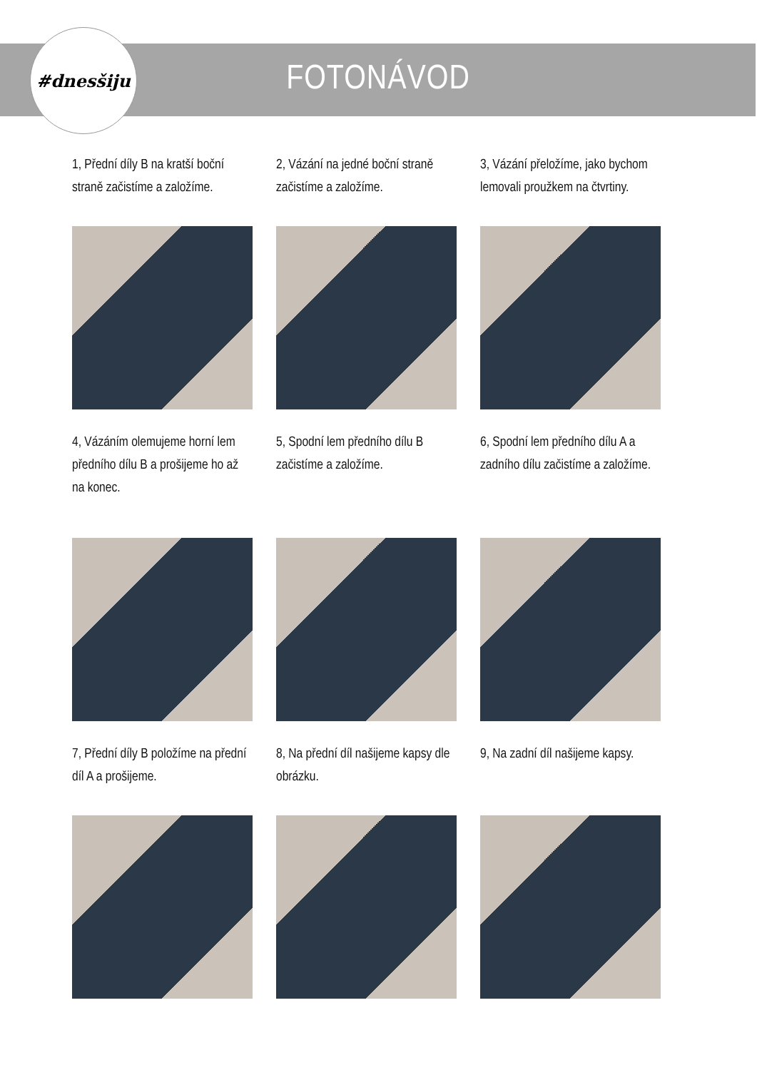#dnesšiju
FOTONÁVOD
1, Přední díly B na kratší boční straně začistíme a založíme.
2, Vázání na jedné boční straně začistíme a založíme.
3, Vázání přeložíme, jako bychom lemovali proužkem na čtvrtiny.
4, Vázáním olemujeme horní lem předního dílu B a prošijeme ho až na konec.
5, Spodní lem předního dílu B začistíme a založíme.
6, Spodní lem předního dílu A a zadního dílu začistíme a založíme.
7, Přední díly B položíme na přední díl A a prošijeme.
8, Na přední díl našijeme kapsy dle obrázku.
9, Na zadní díl našijeme kapsy.